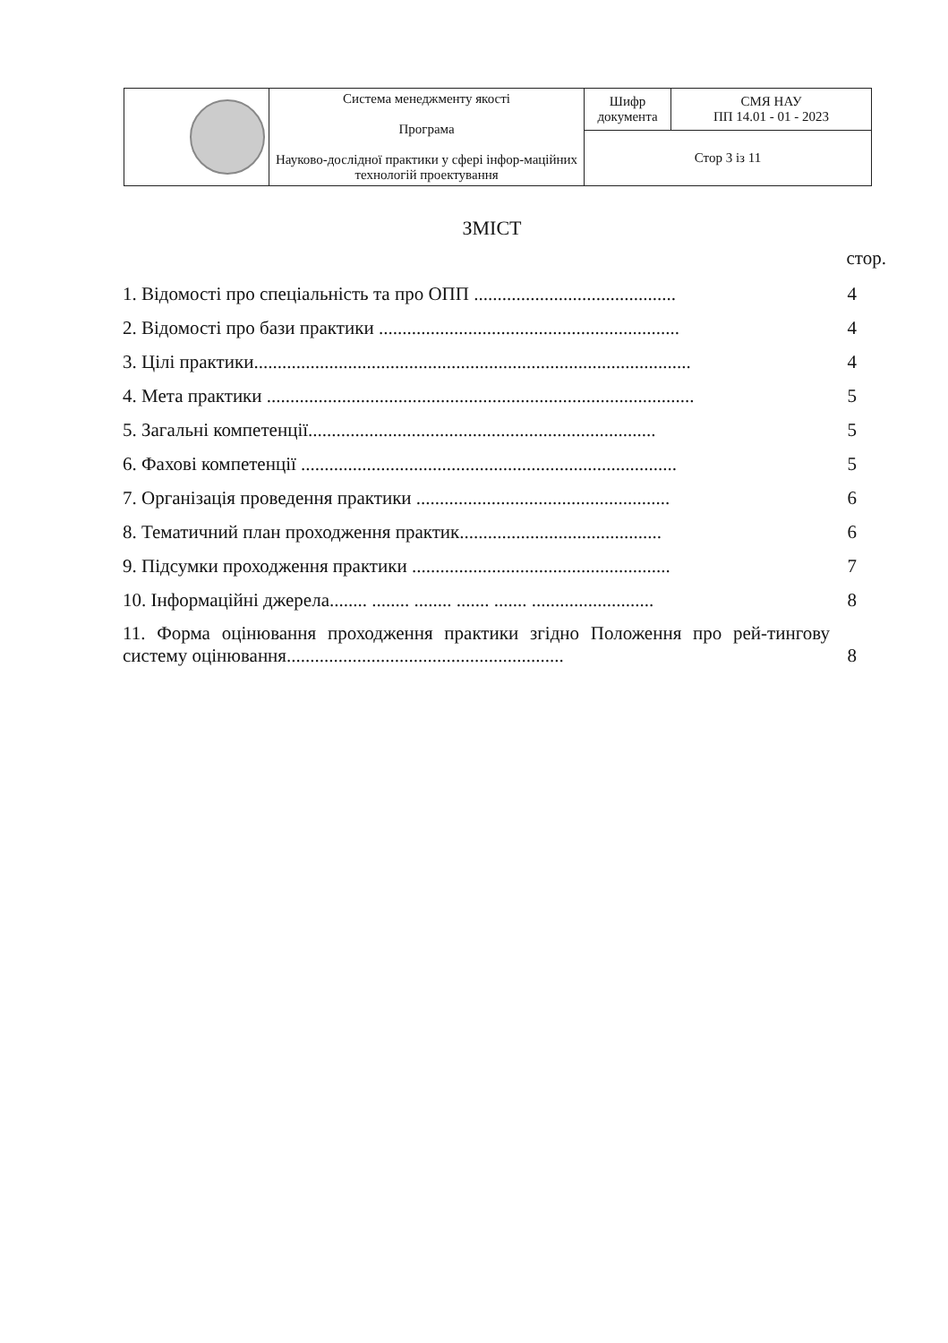| | Система менеджменту якості Програма Науково-дослідної практики у сфері інфор-мацій­них технологій проектування | Шифр документа | СМЯ НАУ ПП 14.01 - 01 - 2023 |
| | | Стор 3 із 11 | |
ЗМІСТ
стор.
1. Відомості про спеціальність та про ОПП ........................................... 4
2. Відомості про бази практики ................................................................ 4
3. Цілі практики............................................................................................. 4
4. Мета практики ........................................................................................... 5
5. Загальні компетенції.......................................................................... 5
6. Фахові компетенції ................................................................................ 5
7. Організація проведення практики ...................................................... 6
8. Тематичний план проходження практик........................................... 6
9. Підсумки проходження практики ....................................................... 7
10. Інформаційні джерела........ ........ ........ ....... ....... .......................... 8
11. Форма оцінювання проходження практики згідно Положення про рей-тингову систему оцінювання........................................................... 8